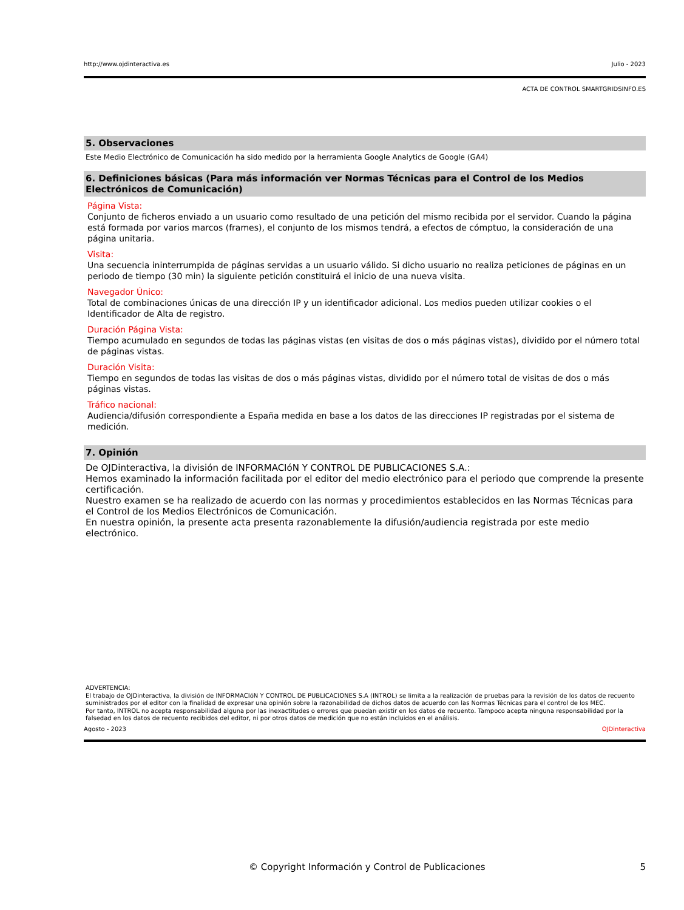http://www.ojdinteractiva.es Julio - 2023
ACTA DE CONTROL SMARTGRIDSINFO.ES
5. Observaciones
Este Medio Electrónico de Comunicación ha sido medido por la herramienta Google Analytics de Google (GA4)
6. Definiciones básicas (Para más información ver Normas Técnicas para el Control de los Medios Electrónicos de Comunicación)
Página Vista:
Conjunto de ficheros enviado a un usuario como resultado de una petición del mismo recibida por el servidor. Cuando la página está formada por varios marcos (frames), el conjunto de los mismos tendrá, a efectos de cómptuo, la consideración de una página unitaria.
Visita:
Una secuencia ininterrumpida de páginas servidas a un usuario válido. Si dicho usuario no realiza peticiones de páginas en un periodo de tiempo (30 min) la siguiente petición constituirá el inicio de una nueva visita.
Navegador Único:
Total de combinaciones únicas de una dirección IP y un identificador adicional. Los medios pueden utilizar cookies o el Identificador de Alta de registro.
Duración Página Vista:
Tiempo acumulado en segundos de todas las páginas vistas (en visitas de dos o más páginas vistas), dividido por el número total de páginas vistas.
Duración Visita:
Tiempo en segundos de todas las visitas de dos o más páginas vistas, dividido por el número total de visitas de dos o más páginas vistas.
Tráfico nacional:
Audiencia/difusión correspondiente a España medida en base a los datos de las direcciones IP registradas por el sistema de medición.
7. Opinión
De OJDinteractiva, la división de INFORMACIóN Y CONTROL DE PUBLICACIONES S.A.:
Hemos examinado la información facilitada por el editor del medio electrónico para el periodo que comprende la presente certificación.
Nuestro examen se ha realizado de acuerdo con las normas y procedimientos establecidos en las Normas Técnicas para el Control de los Medios Electrónicos de Comunicación.
En nuestra opinión, la presente acta presenta razonablemente la difusión/audiencia registrada por este medio electrónico.
ADVERTENCIA:
El trabajo de OJDinteractiva, la división de INFORMACIóN Y CONTROL DE PUBLICACIONES S.A (INTROL) se limita a la realización de pruebas para la revisión de los datos de recuento suministrados por el editor con la finalidad de expresar una opinión sobre la razonabilidad de dichos datos de acuerdo con las Normas Técnicas para el control de los MEC.
Por tanto, INTROL no acepta responsabilidad alguna por las inexactitudes o errores que puedan existir en los datos de recuento. Tampoco acepta ninguna responsabilidad por la falsedad en los datos de recuento recibidos del editor, ni por otros datos de medición que no están incluidos en el análisis.
Agosto - 2023 OJDinteractiva
© Copyright Información y Control de Publicaciones 5